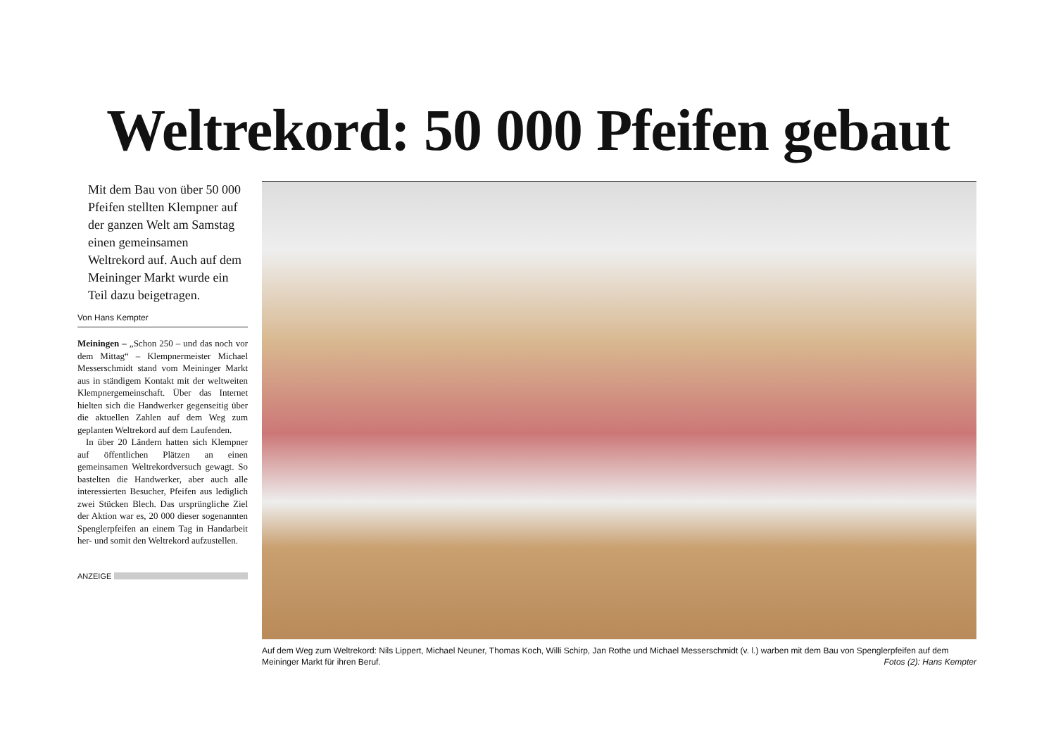Weltrekord: 50 000 Pfeifen gebaut
Mit dem Bau von über 50 000 Pfeifen stellten Klempner auf der ganzen Welt am Samstag einen gemeinsamen Weltrekord auf. Auch auf dem Meininger Markt wurde ein Teil dazu beigetragen.
Von Hans Kempter
Meiningen – „Schon 250 – und das noch vor dem Mittag“ – Klempnermeister Michael Messerschmidt stand vom Meininger Markt aus in ständigem Kontakt mit der weltweiten Klempnergemeinschaft. Über das Internet hielten sich die Handwerker gegenseitig über die aktuellen Zahlen auf dem Weg zum geplanten Weltrekord auf dem Laufenden.
In über 20 Ländern hatten sich Klempner auf öffentlichen Plätzen an einen gemeinsamen Weltrekordversuch gewagt. So bastelten die Handwerker, aber auch alle interessierten Besucher, Pfeifen aus lediglich zwei Stücken Blech. Das ursprüngliche Ziel der Aktion war es, 20 000 dieser sogenannten Spenglerpfeifen an einem Tag in Handarbeit her- und somit den Weltrekord aufzustellen.
ANZEIGE
Auf dem Weg zum Weltrekord: Nils Lippert, Michael Neuner, Thomas Koch, Willi Schirp, Jan Rothe und Michael Messerschmidt (v. l.) warben mit dem Bau von Spenglerpfeifen auf dem Meininger Markt für ihren Beruf.
Fotos (2): Hans Kempter